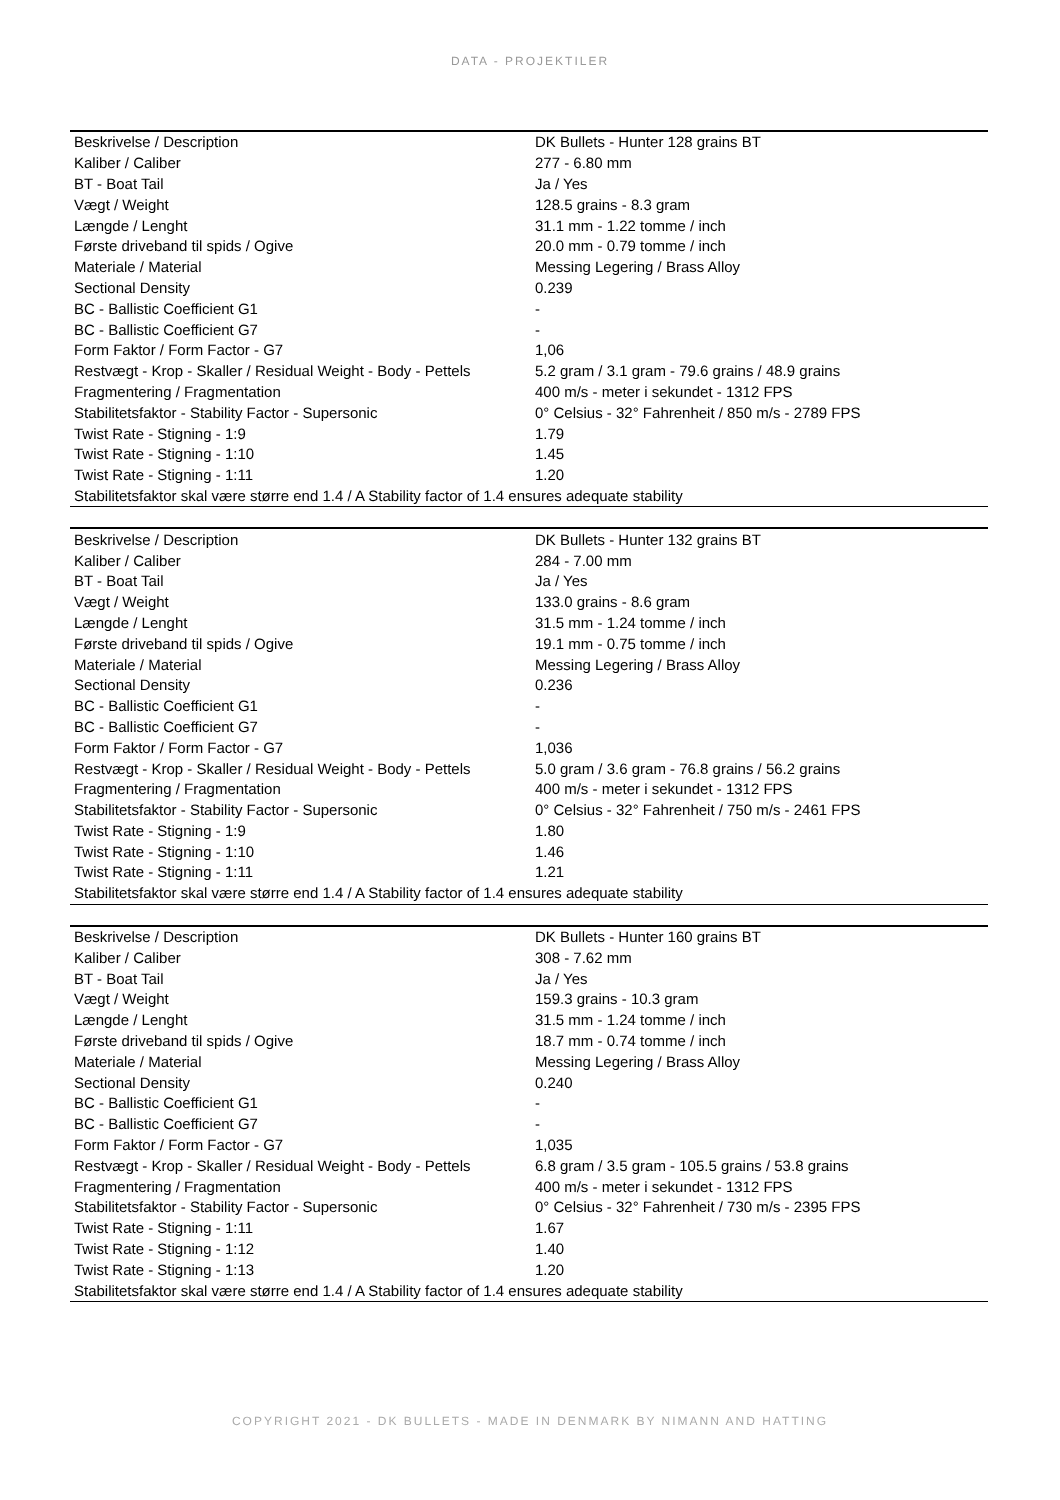DATA - PROJEKTILER
| Beskrivelse / Description | DK Bullets - Hunter 128 grains BT |
| Kaliber / Caliber | 277 - 6.80 mm |
| BT - Boat Tail | Ja / Yes |
| Vægt / Weight | 128.5 grains - 8.3 gram |
| Længde / Lenght | 31.1 mm - 1.22 tomme / inch |
| Første driveband til spids / Ogive | 20.0 mm - 0.79 tomme / inch |
| Materiale / Material | Messing Legering / Brass Alloy |
| Sectional Density | 0.239 |
| BC - Ballistic Coefficient G1 | - |
| BC - Ballistic Coefficient G7 | - |
| Form Faktor / Form Factor - G7 | 1,06 |
| Restvægt - Krop - Skaller / Residual Weight - Body - Pettels | 5.2 gram / 3.1 gram - 79.6 grains / 48.9 grains |
| Fragmentering / Fragmentation | 400 m/s - meter i sekundet - 1312 FPS |
| Stabilitetsfaktor - Stability Factor - Supersonic | 0° Celsius - 32° Fahrenheit / 850 m/s - 2789 FPS |
| Twist Rate - Stigning - 1:9 | 1.79 |
| Twist Rate - Stigning - 1:10 | 1.45 |
| Twist Rate - Stigning - 1:11 | 1.20 |
| Stabilitetsfaktor skal være større end 1.4 / A Stability factor of 1.4 ensures adequate stability | |
| Beskrivelse / Description | DK Bullets - Hunter 132 grains BT |
| Kaliber / Caliber | 284 - 7.00 mm |
| BT - Boat Tail | Ja / Yes |
| Vægt / Weight | 133.0 grains - 8.6 gram |
| Længde / Lenght | 31.5 mm - 1.24 tomme / inch |
| Første driveband til spids / Ogive | 19.1 mm - 0.75 tomme / inch |
| Materiale / Material | Messing Legering / Brass Alloy |
| Sectional Density | 0.236 |
| BC - Ballistic Coefficient G1 | - |
| BC - Ballistic Coefficient G7 | - |
| Form Faktor / Form Factor - G7 | 1,036 |
| Restvægt - Krop - Skaller / Residual Weight - Body - Pettels | 5.0 gram / 3.6 gram - 76.8 grains / 56.2 grains |
| Fragmentering / Fragmentation | 400 m/s - meter i sekundet - 1312 FPS |
| Stabilitetsfaktor - Stability Factor - Supersonic | 0° Celsius - 32° Fahrenheit / 750 m/s - 2461 FPS |
| Twist Rate - Stigning - 1:9 | 1.80 |
| Twist Rate - Stigning - 1:10 | 1.46 |
| Twist Rate - Stigning - 1:11 | 1.21 |
| Stabilitetsfaktor skal være større end 1.4 / A Stability factor of 1.4 ensures adequate stability | |
| Beskrivelse / Description | DK Bullets - Hunter 160 grains BT |
| Kaliber / Caliber | 308 - 7.62 mm |
| BT - Boat Tail | Ja / Yes |
| Vægt / Weight | 159.3 grains - 10.3 gram |
| Længde / Lenght | 31.5 mm - 1.24 tomme / inch |
| Første driveband til spids / Ogive | 18.7 mm - 0.74 tomme / inch |
| Materiale / Material | Messing Legering / Brass Alloy |
| Sectional Density | 0.240 |
| BC - Ballistic Coefficient G1 | - |
| BC - Ballistic Coefficient G7 | - |
| Form Faktor / Form Factor - G7 | 1,035 |
| Restvægt - Krop - Skaller / Residual Weight - Body - Pettels | 6.8 gram / 3.5 gram - 105.5 grains / 53.8 grains |
| Fragmentering / Fragmentation | 400 m/s - meter i sekundet - 1312 FPS |
| Stabilitetsfaktor - Stability Factor - Supersonic | 0° Celsius - 32° Fahrenheit / 730 m/s - 2395 FPS |
| Twist Rate - Stigning - 1:11 | 1.67 |
| Twist Rate - Stigning - 1:12 | 1.40 |
| Twist Rate - Stigning - 1:13 | 1.20 |
| Stabilitetsfaktor skal være større end 1.4 / A Stability factor of 1.4 ensures adequate stability | |
COPYRIGHT 2021 - DK BULLETS - MADE IN DENMARK BY NIMANN AND HATTING